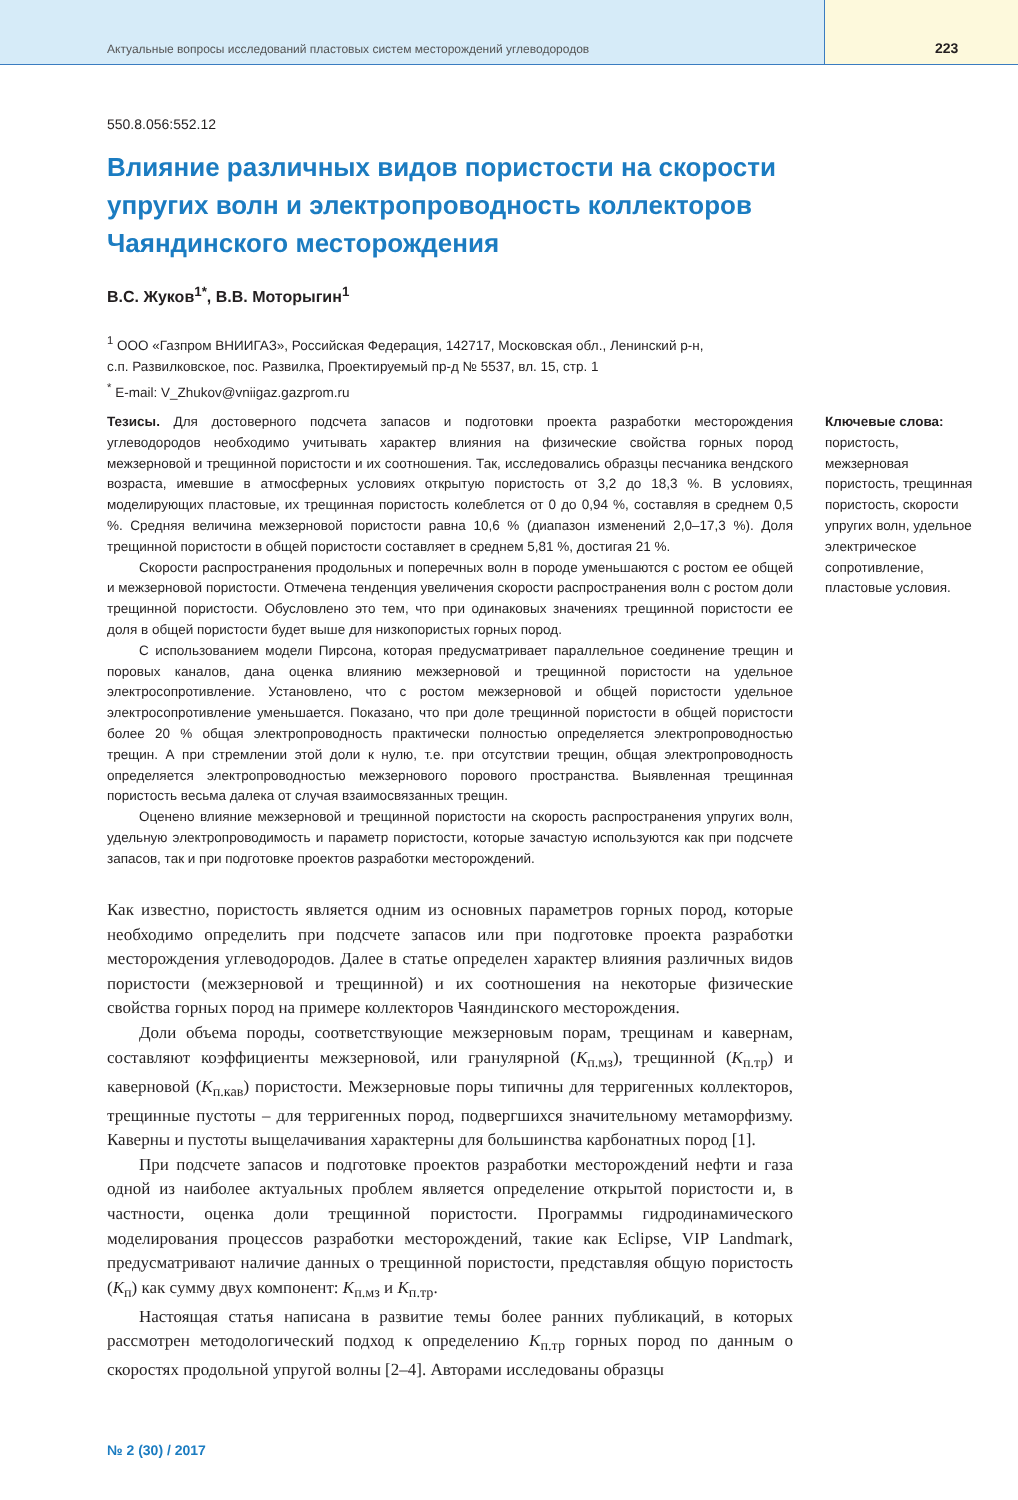Актуальные вопросы исследований пластовых систем месторождений углеводородов
223
550.8.056:552.12
Влияние различных видов пористости на скорости упругих волн и электропроводность коллекторов Чаяндинского месторождения
В.С. Жуков<sup>1*</sup>, В.В. Моторыгин<sup>1</sup>
<sup>1</sup> ООО «Газпром ВНИИГАЗ», Российская Федерация, 142717, Московская обл., Ленинский р-н,
с.п. Развилковское, пос. Развилка, Проектируемый пр-д № 5537, вл. 15, стр. 1
<sup>*</sup> E-mail: V_Zhukov@vniigaz.gazprom.ru
Тезисы. Для достоверного подсчета запасов и подготовки проекта разработки месторождения углеводородов необходимо учитывать характер влияния на физические свойства горных пород межзерновой и трещинной пористости и их соотношения. Так, исследовались образцы песчаника вендского возраста, имевшие в атмосферных условиях открытую пористость от 3,2 до 18,3 %. В условиях, моделирующих пластовые, их трещинная пористость колеблется от 0 до 0,94 %, составляя в среднем 0,5 %. Средняя величина межзерновой пористости равна 10,6 % (диапазон изменений 2,0–17,3 %). Доля трещинной пористости в общей пористости составляет в среднем 5,81 %, достигая 21 %.
Скорости распространения продольных и поперечных волн в породе уменьшаются с ростом ее общей и межзерновой пористости. Отмечена тенденция увеличения скорости распространения волн с ростом доли трещинной пористости. Обусловлено это тем, что при одинаковых значениях трещинной пористости ее доля в общей пористости будет выше для низкопористых горных пород.
С использованием модели Пирсона, которая предусматривает параллельное соединение трещин и поровых каналов, дана оценка влиянию межзерновой и трещинной пористости на удельное электросопротивление. Установлено, что с ростом межзерновой и общей пористости удельное электросопротивление уменьшается. Показано, что при доле трещинной пористости в общей пористости более 20 % общая электропроводность практически полностью определяется электропроводностью трещин. А при стремлении этой доли к нулю, т.е. при отсутствии трещин, общая электропроводность определяется электропроводностью межзернового порового пространства. Выявленная трещинная пористость весьма далека от случая взаимосвязанных трещин.
Оценено влияние межзерновой и трещинной пористости на скорость распространения упругих волн, удельную электропроводимость и параметр пористости, которые зачастую используются как при подсчете запасов, так и при подготовке проектов разработки месторождений.
Ключевые слова:
пористость, межзерновая пористость, трещинная пористость, скорости упругих волн, удельное электрическое сопротивление, пластовые условия.
Как известно, пористость является одним из основных параметров горных пород, которые необходимо определить при подсчете запасов или при подготовке проекта разработки месторождения углеводородов. Далее в статье определен характер влияния различных видов пористости (межзерновой и трещинной) и их соотношения на некоторые физические свойства горных пород на примере коллекторов Чаяндинского месторождения.
Доли объема породы, соответствующие межзерновым порам, трещинам и кавернам, составляют коэффициенты межзерновой, или гранулярной (K<sub>п.мз</sub>), трещинной (K<sub>п.тр</sub>) и каверновой (K<sub>п.кав</sub>) пористости. Межзерновые поры типичны для терригенных коллекторов, трещинные пустоты – для терригенных пород, подвергшихся значительному метаморфизму. Каверны и пустоты выщелачивания характерны для большинства карбонатных пород [1].
При подсчете запасов и подготовке проектов разработки месторождений нефти и газа одной из наиболее актуальных проблем является определение открытой пористости и, в частности, оценка доли трещинной пористости. Программы гидродинамического моделирования процессов разработки месторождений, такие как Eclipse, VIP Landmark, предусматривают наличие данных о трещинной пористости, представляя общую пористость (K<sub>п</sub>) как сумму двух компонент: K<sub>п.мз</sub> и K<sub>п.тр</sub>.
Настоящая статья написана в развитие темы более ранних публикаций, в которых рассмотрен методологический подход к определению K<sub>п.тр</sub> горных пород по данным о скоростях продольной упругой волны [2–4]. Авторами исследованы образцы
№ 2 (30) / 2017